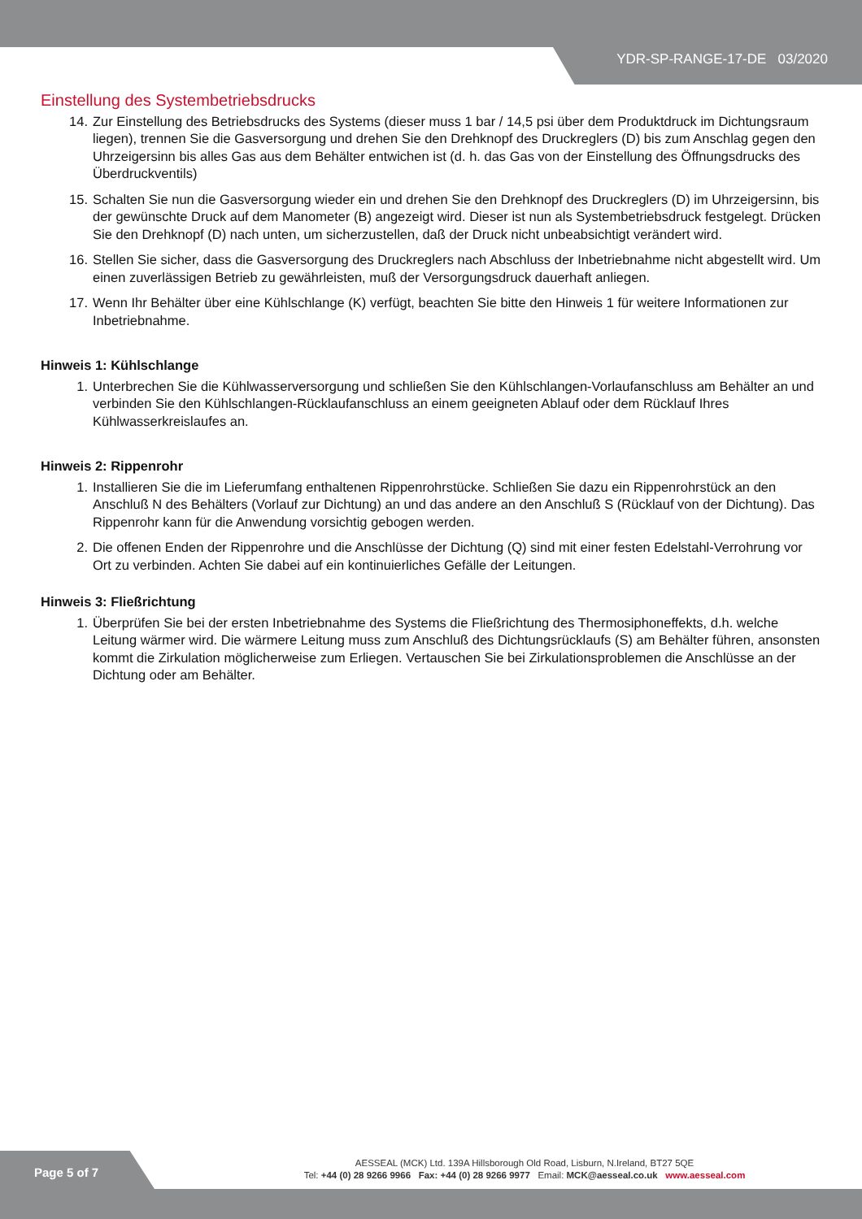YDR-SP-RANGE-17-DE 03/2020
Einstellung des Systembetriebsdrucks
14. Zur Einstellung des Betriebsdrucks des Systems (dieser muss 1 bar / 14,5 psi über dem Produktdruck im Dichtungsraum liegen), trennen Sie die Gasversorgung und drehen Sie den Drehknopf des Druckreglers (D) bis zum Anschlag gegen den Uhrzeigersinn bis alles Gas aus dem Behälter entwichen ist (d. h. das Gas von der Einstellung des Öffnungsdrucks des Überdruckventils)
15. Schalten Sie nun die Gasversorgung wieder ein und drehen Sie den Drehknopf des Druckreglers (D) im Uhrzeigersinn, bis der gewünschte Druck auf dem Manometer (B) angezeigt wird. Dieser ist nun als Systembetriebsdruck festgelegt. Drücken Sie den Drehknopf (D) nach unten, um sicherzustellen, daß der Druck nicht unbeabsichtigt verändert wird.
16. Stellen Sie sicher, dass die Gasversorgung des Druckreglers nach Abschluss der Inbetriebnahme nicht abgestellt wird. Um einen zuverlässigen Betrieb zu gewährleisten, muß der Versorgungsdruck dauerhaft anliegen.
17. Wenn Ihr Behälter über eine Kühlschlange (K) verfügt, beachten Sie bitte den Hinweis 1 für weitere Informationen zur Inbetriebnahme.
Hinweis 1: Kühlschlange
1. Unterbrechen Sie die Kühlwasserversorgung und schließen Sie den Kühlschlangen-Vorlaufanschluss am Behälter an und verbinden Sie den Kühlschlangen-Rücklaufanschluss an einem geeigneten Ablauf oder dem Rücklauf Ihres Kühlwasserkreislaufes an.
Hinweis 2: Rippenrohr
1. Installieren Sie die im Lieferumfang enthaltenen Rippenrohrstücke. Schließen Sie dazu ein Rippenrohrstück an den Anschluß N des Behälters (Vorlauf zur Dichtung) an und das andere an den Anschluß S (Rücklauf von der Dichtung). Das Rippenrohr kann für die Anwendung vorsichtig gebogen werden.
2. Die offenen Enden der Rippenrohre und die Anschlüsse der Dichtung (Q) sind mit einer festen Edelstahl-Verrohrung vor Ort zu verbinden. Achten Sie dabei auf ein kontinuierliches Gefälle der Leitungen.
Hinweis 3: Fließrichtung
1. Überprüfen Sie bei der ersten Inbetriebnahme des Systems die Fließrichtung des Thermosiphoneffekts, d.h. welche Leitung wärmer wird. Die wärmere Leitung muss zum Anschluß des Dichtungsrücklaufs (S) am Behälter führen, ansonsten kommt die Zirkulation möglicherweise zum Erliegen. Vertauschen Sie bei Zirkulationsproblemen die Anschlüsse an der Dichtung oder am Behälter.
Page 5 of 7
AESSEAL (MCK) Ltd. 139A Hillsborough Old Road, Lisburn, N.Ireland, BT27 5QE
Tel: +44 (0) 28 9266 9966 Fax: +44 (0) 28 9266 9977 Email: MCK@aesseal.co.uk www.aesseal.com